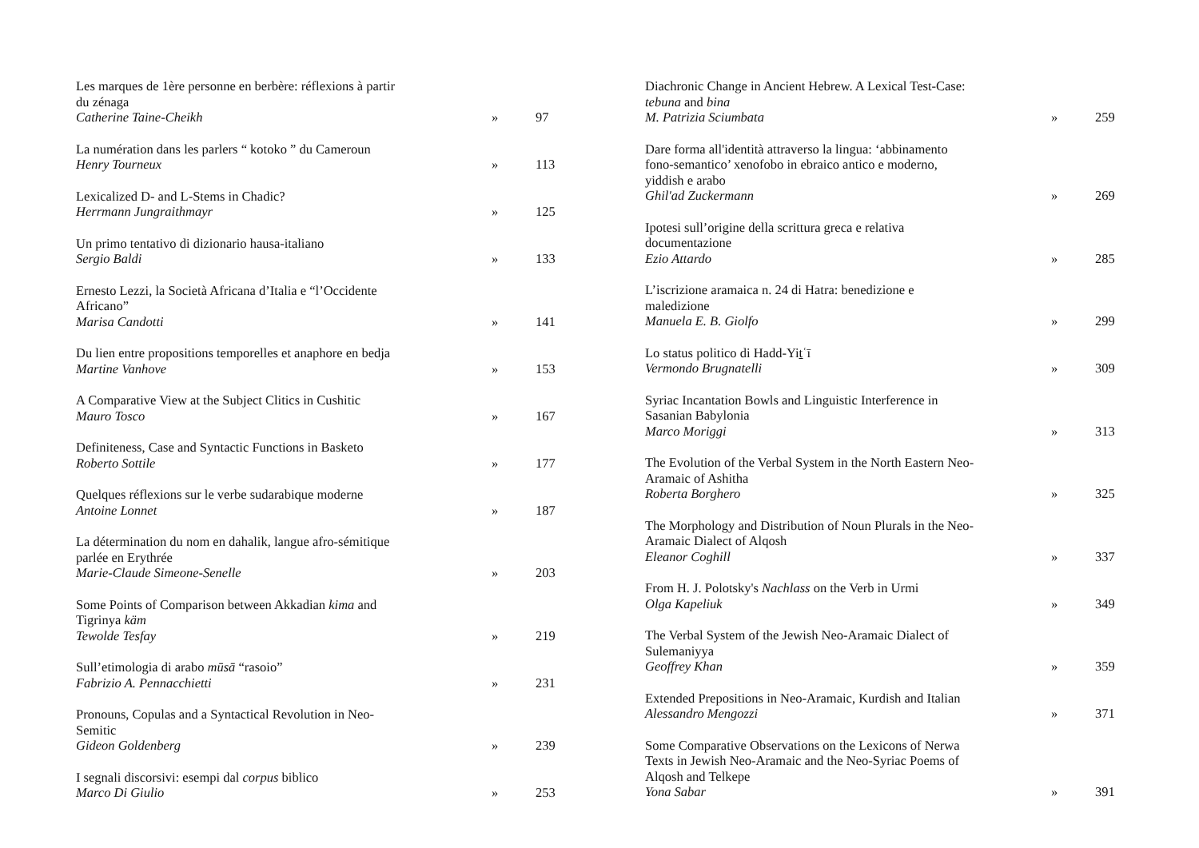Les marques de 1ère personne en berbère: réflexions à partir
du zénaga
Catherine Taine-Cheikh
»
97
La numération dans les parlers “ kotoko ” du Cameroun
Henry Tourneux
»
113
Lexicalized D- and L-Stems in Chadic?
Herrmann Jungraithmayr
»
125
Un primo tentativo di dizionario hausa-italiano
Sergio Baldi
»
133
Ernesto Lezzi, la Società Africana d’Italia e “l’Occidente
Africano”
Marisa Candotti
»
141
Du lien entre propositions temporelles et anaphore en bedja
Martine Vanhove
»
153
A Comparative View at the Subject Clitics in Cushitic
Mauro Tosco
»
167
Definiteness, Case and Syntactic Functions in Basketo
Roberto Sottile
»
177
Quelques réflexions sur le verbe sudarabique moderne
Antoine Lonnet
»
187
La détermination du nom en dahalik, langue afro-sémitique
parlée en Erythrée
Marie-Claude Simeone-Senelle
»
203
Some Points of Comparison between Akkadian kima and
Tigrinya käm
Tewolde Tesfay
»
219
Sull’etimologia di arabo mūsā “rasoio”
Fabrizio A. Pennacchietti
»
231
Pronouns, Copulas and a Syntactical Revolution in Neo-
Semitic
Gideon Goldenberg
»
239
I segnali discorsivi: esempi dal corpus biblico
Marco Di Giulio
»
253
Diachronic Change in Ancient Hebrew. A Lexical Test-Case:
tebuna and bina
M. Patrizia Sciumbata
»
259
Dare forma all'identità attraverso la lingua: ‘abbinamento
fono-semantico’ xenofobo in ebraico antico e moderno,
yiddish e arabo
Ghil'ad Zuckermann
»
269
Ipotesi sull’origine della scrittura greca e relativa
documentazione
Ezio Attardo
»
285
L’iscrizione aramaica n. 24 di Hatra: benedizione e
maledizione
Manuela E. B. Giolfo
»
299
Lo status politico di Hadd-Yiṯʿī
Vermondo Brugnatelli
»
309
Syriac Incantation Bowls and Linguistic Interference in
Sasanian Babylonia
Marco Moriggi
»
313
The Evolution of the Verbal System in the North Eastern Neo-
Aramaic of Ashitha
Roberta Borghero
»
325
The Morphology and Distribution of Noun Plurals in the Neo-
Aramaic Dialect of Alqosh
Eleanor Coghill
»
337
From H. J. Polotsky's Nachlass on the Verb in Urmi
Olga Kapeliuk
»
349
The Verbal System of the Jewish Neo-Aramaic Dialect of
Sulemaniyya
Geoffrey Khan
»
359
Extended Prepositions in Neo-Aramaic, Kurdish and Italian
Alessandro Mengozzi
»
371
Some Comparative Observations on the Lexicons of Nerwa
Texts in Jewish Neo-Aramaic and the Neo-Syriac Poems of
Alqosh and Telkepe
Yona Sabar
»
391